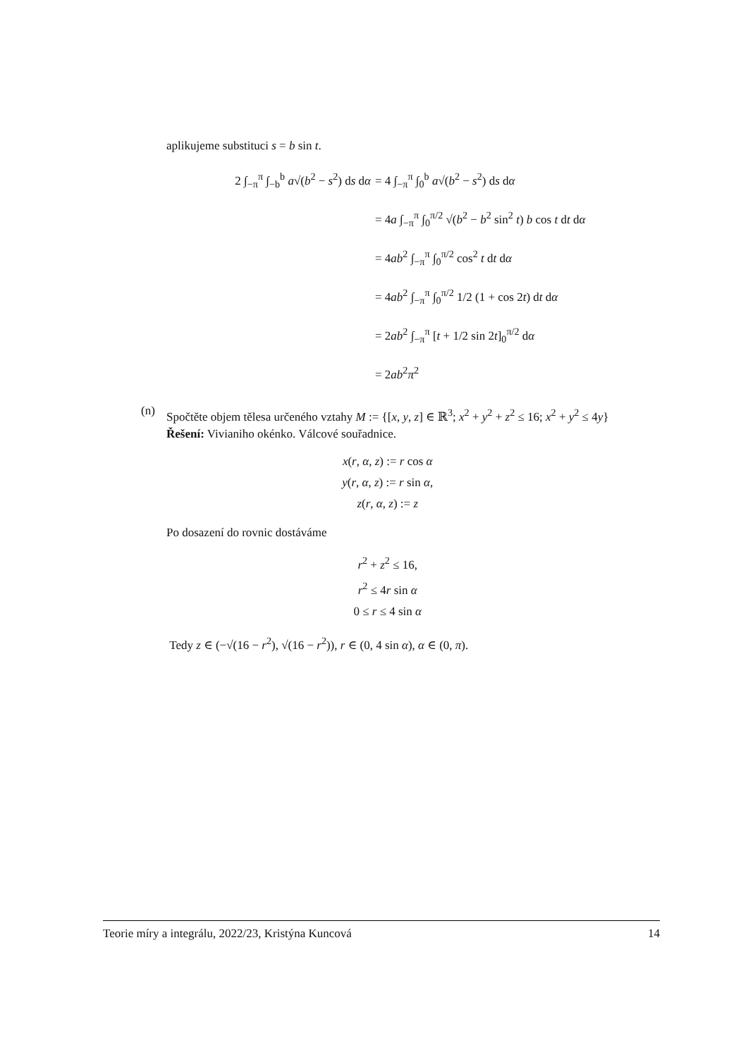aplikujeme substituci s = b sin t.
2 ∫<sub>−π</sub><sup>π</sup> ∫<sub>−b</sub><sup>b</sup> a√(b<sup>2</sup> − s<sup>2</sup>) ds dα
= 4 ∫<sub>−π</sub><sup>π</sup> ∫<sub>0</sub><sup>b</sup> a√(b<sup>2</sup> − s<sup>2</sup>) ds dα
= 4a ∫<sub>−π</sub><sup>π</sup> ∫<sub>0</sub><sup>π/2</sup> √(b<sup>2</sup> − b<sup>2</sup> sin<sup>2</sup> t) b cos t dt dα
= 4ab<sup>2</sup> ∫<sub>−π</sub><sup>π</sup> ∫<sub>0</sub><sup>π/2</sup> cos<sup>2</sup> t dt dα
= 4ab<sup>2</sup> ∫<sub>−π</sub><sup>π</sup> ∫<sub>0</sub><sup>π/2</sup> 1/2 (1 + cos 2t) dt dα
= 2ab<sup>2</sup> ∫<sub>−π</sub><sup>π</sup> [t + 1/2 sin 2t]<sub>0</sub><sup>π/2</sup> dα
= 2ab<sup>2</sup>π<sup>2</sup>
(n)
Spočtěte objem tělesa určeného vztahy M := {[x, y, z] ∈ ℝ<sup>3</sup>; x<sup>2</sup> + y<sup>2</sup> + z<sup>2</sup> ≤ 16; x<sup>2</sup> + y<sup>2</sup> ≤ 4y}
Řešení: Vivianiho okénko. Válcové souřadnice.
x(r, α, z) := r cos α
y(r, α, z) := r sin α,
z(r, α, z) := z
Po dosazení do rovnic dostáváme
r<sup>2</sup> + z<sup>2</sup> ≤ 16,
r<sup>2</sup> ≤ 4r sin α
0 ≤ r ≤ 4 sin α
Tedy z ∈ (−√(16 − r<sup>2</sup>), √(16 − r<sup>2</sup>)), r ∈ (0, 4 sin α), α ∈ (0, π).
Teorie míry a integrálu, 2022/23, Kristýna Kuncová 14